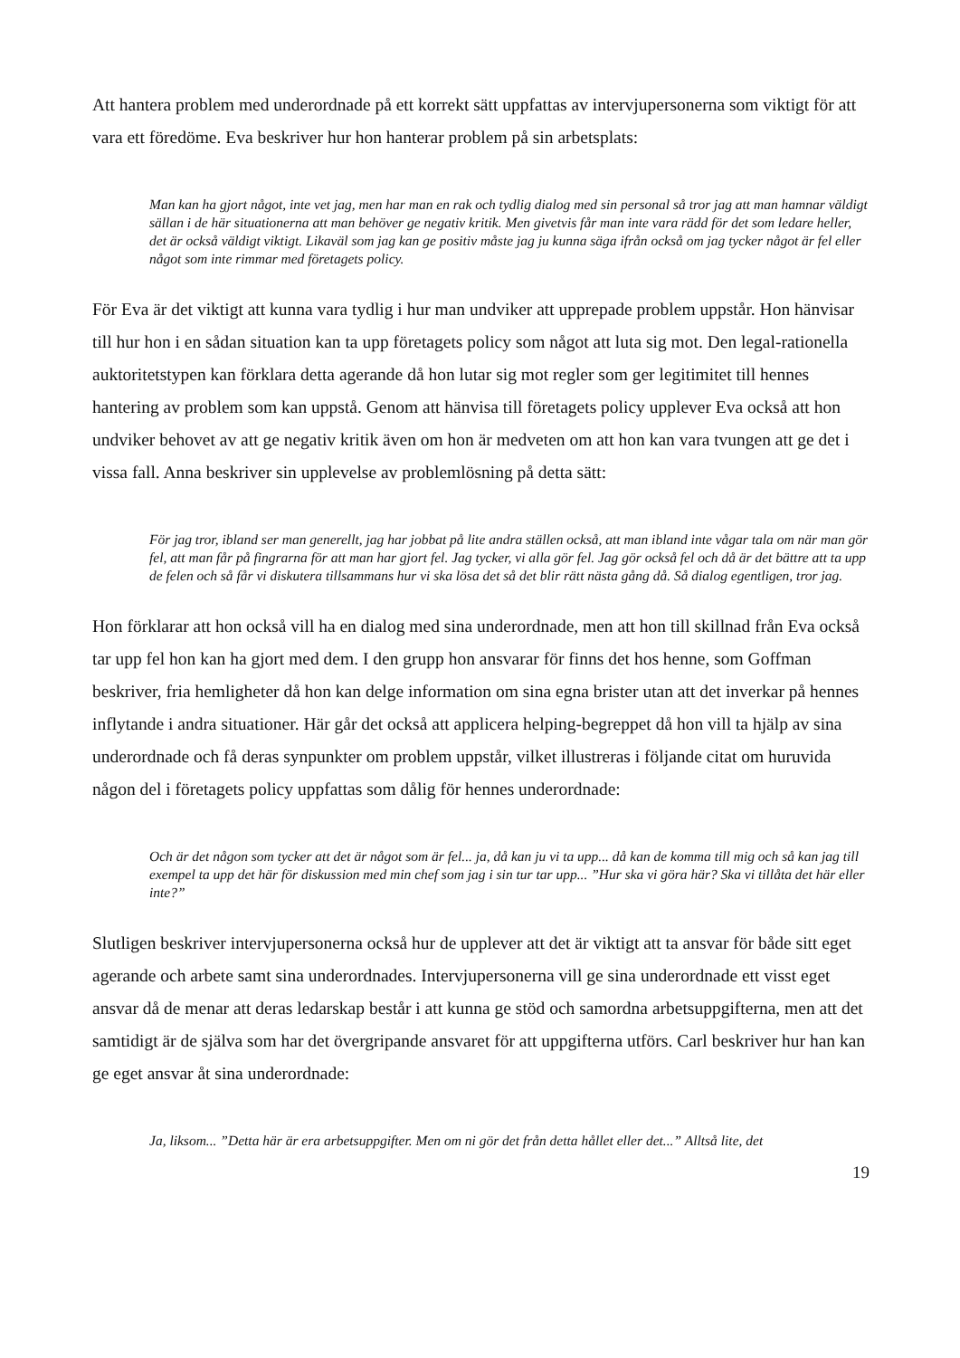Att hantera problem med underordnade på ett korrekt sätt uppfattas av intervjupersonerna som viktigt för att vara ett föredöme. Eva beskriver hur hon hanterar problem på sin arbetsplats:
Man kan ha gjort något, inte vet jag, men har man en rak och tydlig dialog med sin personal så tror jag att man hamnar väldigt sällan i de här situationerna att man behöver ge negativ kritik. Men givetvis får man inte vara rädd för det som ledare heller, det är också väldigt viktigt. Likaväl som jag kan ge positiv måste jag ju kunna säga ifrån också om jag tycker något är fel eller något som inte rimmar med företagets policy.
För Eva är det viktigt att kunna vara tydlig i hur man undviker att upprepade problem uppstår. Hon hänvisar till hur hon i en sådan situation kan ta upp företagets policy som något att luta sig mot. Den legal-rationella auktoritetstypen kan förklara detta agerande då hon lutar sig mot regler som ger legitimitet till hennes hantering av problem som kan uppstå. Genom att hänvisa till företagets policy upplever Eva också att hon undviker behovet av att ge negativ kritik även om hon är medveten om att hon kan vara tvungen att ge det i vissa fall. Anna beskriver sin upplevelse av problemlösning på detta sätt:
För jag tror, ibland ser man generellt, jag har jobbat på lite andra ställen också, att man ibland inte vågar tala om när man gör fel, att man får på fingrarna för att man har gjort fel. Jag tycker, vi alla gör fel. Jag gör också fel och då är det bättre att ta upp de felen och så får vi diskutera tillsammans hur vi ska lösa det så det blir rätt nästa gång då. Så dialog egentligen, tror jag.
Hon förklarar att hon också vill ha en dialog med sina underordnade, men att hon till skillnad från Eva också tar upp fel hon kan ha gjort med dem. I den grupp hon ansvarar för finns det hos henne, som Goffman beskriver, fria hemligheter då hon kan delge information om sina egna brister utan att det inverkar på hennes inflytande i andra situationer. Här går det också att applicera helping-begreppet då hon vill ta hjälp av sina underordnade och få deras synpunkter om problem uppstår, vilket illustreras i följande citat om huruvida någon del i företagets policy uppfattas som dålig för hennes underordnade:
Och är det någon som tycker att det är något som är fel... ja, då kan ju vi ta upp... då kan de komma till mig och så kan jag till exempel ta upp det här för diskussion med min chef som jag i sin tur tar upp... ”Hur ska vi göra här? Ska vi tillåta det här eller inte?”
Slutligen beskriver intervjupersonerna också hur de upplever att det är viktigt att ta ansvar för både sitt eget agerande och arbete samt sina underordnades. Intervjupersonerna vill ge sina underordnade ett visst eget ansvar då de menar att deras ledarskap består i att kunna ge stöd och samordna arbetsuppgifterna, men att det samtidigt är de själva som har det övergripande ansvaret för att uppgifterna utförs. Carl beskriver hur han kan ge eget ansvar åt sina underordnade:
Ja, liksom... ”Detta här är era arbetsuppgifter. Men om ni gör det från detta hållet eller det...” Alltså lite, det
19